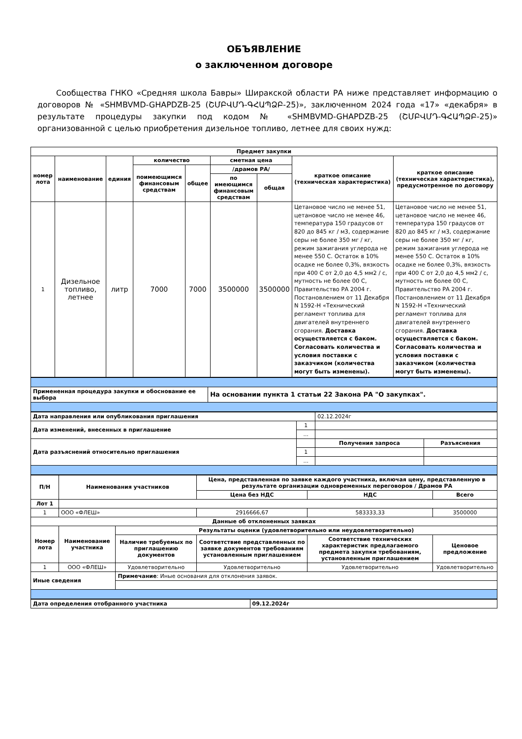ОБЪЯВЛЕНИЕ
о заключенном договоре
Сообщества ГНКО «Средняя школа Бавры» Ширакской области РА ниже представляет информацию о договоров № «SHMBVMD-GHAPDZB-25 (ՇՄԲՎՄԴ-ԳՀԱՊՁԲ-25)», заключенном 2024 года «17» «декабря» в результате процедуры закупки под кодом № «SHMBVMD-GHAPDZB-25 (ՇՄԲՎՄԴ-ԳՀԱՊՁԲ-25)» организованной с целью приобретения дизельное топливо, летнее для своих нужд:
| Предмет закупки | | | | | | | | |
| --- | --- | --- | --- | --- | --- | --- | --- | --- |
| номер лота | наименование | единия | количество | | сметная цена | | краткое описание (техническая характеристика) | краткое описание (техническая характеристика), предусмотренное по договору |
| | | | поимеющимся финансовым средствам | общее | /драмов РА/ | | | |
| | | | | | по имеющимся финансовым средствам | общая | | |
| 1 | Дизельное топливо, летнее | литр | 7000 | 7000 | 3500000 | 3500000 | Цетановое число не менее 51, цетановое число не менее 46, температура 150 градусов от 820 до 845 кг / м3, содержание серы не более 350 мг / кг, режим зажигания углерода не менее 550 С. Остаток в 10% осадке не более 0,3%, вязкость при 400 С от 2,0 до 4,5 мм2 / с, мутность не более 00 С, Правительство РА 2004 г. Постановлением от 11 Декабря N 1592-Н «Технический регламент топлива для двигателей внутреннего сгорания. Доставка осуществляется с баком. Согласовать количества и условия поставки с заказчиком (количества могут быть изменены). | Цетановое число не менее 51, цетановое число не менее 46, температура 150 градусов от 820 до 845 кг / м3, содержание серы не более 350 мг / кг, режим зажигания углерода не менее 550 С. Остаток в 10% осадке не более 0,3%, вязкость при 400 С от 2,0 до 4,5 мм2 / с, мутность не более 00 С, Правительство РА 2004 г. Постановлением от 11 Декабря N 1592-Н «Технический регламент топлива для двигателей внутреннего сгорания. Доставка осуществляется с баком. Согласовать количества и условия поставки с заказчиком (количества могут быть изменены). |
| Примененная процедура закупки и обоснование ее выбора | На основании пункта 1 статьи 22 Закона РА "О закупках". |
| --- | --- |
| Дата направления или опубликования приглашения | | 02.12.2024г | |
| Дата изменений, внесенных в приглашение | 1 | | |
| | ... | | |
| Дата разъяснений относительно приглашения | | Получения запроса | Разъяснения |
| | 1 | | |
| | ... | | |
| П/Н | Наименования участников | | Цена, представленная по заявке каждого участника, включая цену, представленную в результате организации одновременных переговоров / Драмов РА | | |
| --- | --- | --- | --- | --- | --- |
| | | | Цена без НДС | НДС | Всего |
| Лот 1 | | | | | |
| 1 | ООО «ФЛЕШ» | | 2916666,67 | 583333,33 | 3500000 |
| Данные об отклоненных заявках | | | | | |
| Номер лота | Наименование участника | Результаты оценки (удовлетворительно или неудовлетворительно) | | | |
| | | Наличие требуемых по приглашению документов | Соответствие представленных по заявке документов требованиям установленным приглашением | Соответствие технических характеристик предлагаемого предмета закупки требованиям, установленным приглашением | Ценовое предложение |
| 1 | ООО «ФЛЕШ» | Удовлетворительно | Удовлетворительно | Удовлетворительно | Удовлетворительно |
| Иные сведения | | Примечание : Иные основания для отклонения заявок. | | | |
| Дата определения отобранного участника | 09.12.2024г |
| --- | --- |